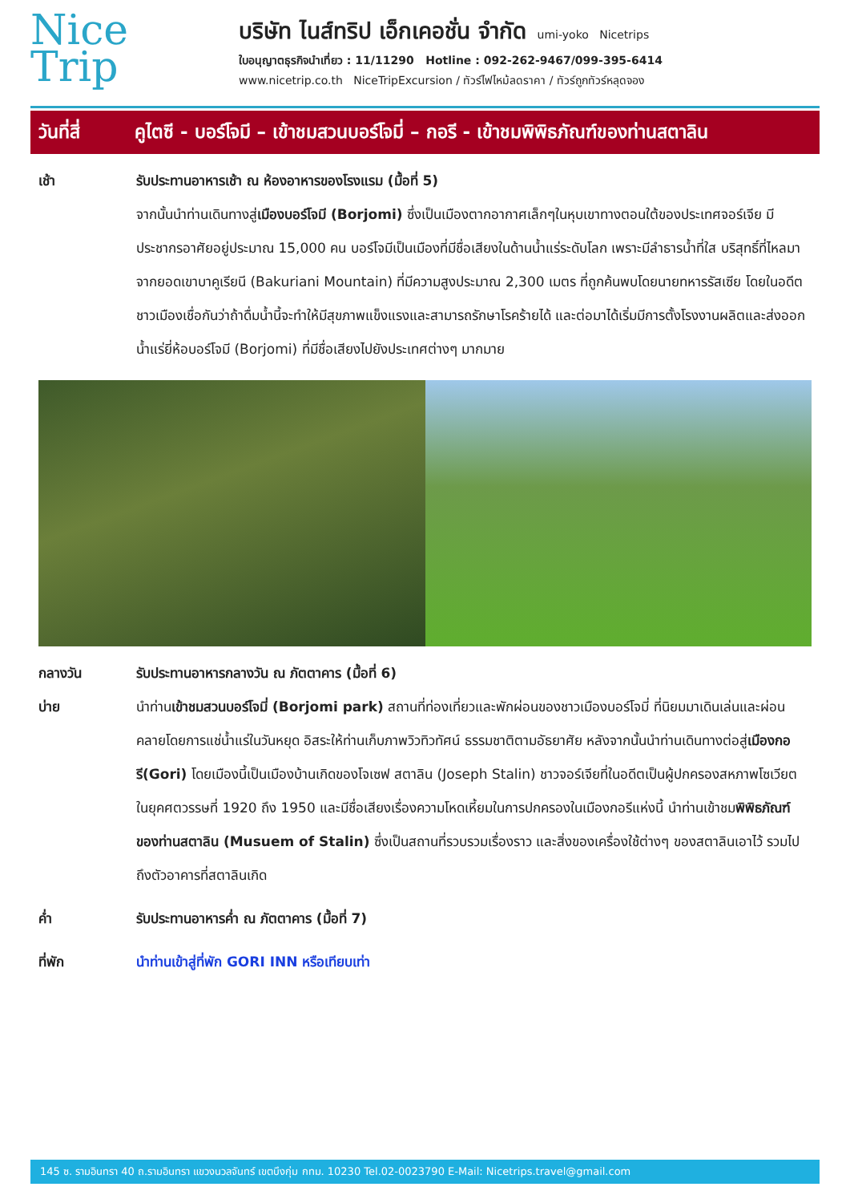Nice
Trip
บริษัท ไนส์ทริป เอ็กเคอชั่น จำกัด umi-yoko Nicetrips
ใบอนุญาตธุรกิจนำเที่ยว : 11/11290 Hotline : 092-262-9467/099-395-6414
www.nicetrip.co.th NiceTripExcursion / ทัวร์ไฟไหม้ลดราคา / ทัวร์ถูกทัวร์หลุดจอง
วันที่สี่
คูไตซี - บอร์โจมี – เข้าชมสวนบอร์โจมี่ – กอรี - เข้าชมพิพิธภัณฑ์ของท่านสตาลิน
เช้า รับประทานอาหารเช้า ณ ห้องอาหารของโรงแรม (มื้อที่ 5)
จากนั้นนำท่านเดินทางสู่เมืองบอร์โจมี (Borjomi) ซึ่งเป็นเมืองตากอากาศเล็กๆในหุบเขาทางตอนใต้ของประเทศจอร์เจีย มีประชากรอาศัยอยู่ประมาณ 15,000 คน บอร์โจมีเป็นเมืองที่มีชื่อเสียงในด้านน้ำแร่ระดับโลก เพราะมีลำธารน้ำที่ใส บริสุทธิ์ที่ไหลมาจากยอดเขาบาคูเรียนี (Bakuriani Mountain) ที่มีความสูงประมาณ 2,300 เมตร ที่ถูกค้นพบโดยนายทหารรัสเซีย โดยในอดีตชาวเมืองเชื่อกันว่าถ้าดื่มน้ำนี้จะทำให้มีสุขภาพแข็งแรงและสามารถรักษาโรคร้ายได้ และต่อมาได้เริ่มมีการตั้งโรงงานผลิตและส่งออกน้ำแร่ยี่ห้อบอร์โจมี (Borjomi) ที่มีชื่อเสียงไปยังประเทศต่างๆ มากมาย
กลางวัน รับประทานอาหารกลางวัน ณ ภัตตาคาร (มื้อที่ 6)
บ่าย นำท่านเข้าชมสวนบอร์โจมี่ (Borjomi park) สถานที่ท่องเที่ยวและพักผ่อนของชาวเมืองบอร์โจมี่ ที่นิยมมาเดินเล่นและผ่อน คลายโดยการแช่น้ำแร่ในวันหยุด อิสระให้ท่านเก็บภาพวิวทิวทัศน์ ธรรมชาติตามอัธยาศัย หลังจากนั้นนำท่านเดินทางต่อสู่เมืองกอรี(Gori) โดยเมืองนี้เป็นเมืองบ้านเกิดของโจเซฟ สตาลิน (Joseph Stalin) ชาวจอร์เจียที่ในอดีตเป็นผู้ปกครองสหภาพโซเวียต ในยุคศตวรรษที่ 1920 ถึง 1950 และมีชื่อเสียงเรื่องความโหดเหี้ยมในการปกครองในเมืองกอรีแห่งนี้ นำท่านเข้าชมพิพิธภัณฑ์ของท่านสตาลิน (Musuem of Stalin) ซึ่งเป็นสถานที่รวบรวมเรื่องราว และสิ่งของเครื่องใช้ต่างๆ ของสตาลินเอาไว้ รวมไปถึงตัวอาคารที่สตาลินเกิด
ค่ำ รับประทานอาหารค่ำ ณ ภัตตาคาร (มื้อที่ 7)
ที่พัก นำท่านเข้าสู่ที่พัก GORI INN หรือเทียบเท่า
145 ซ. รามอินทรา 40 ถ.รามอินทรา แขวงนวลจันทร์ เขตบึงกุ่ม กทม. 10230 Tel.02-0023790 E-Mail: Nicetrips.travel@gmail.com